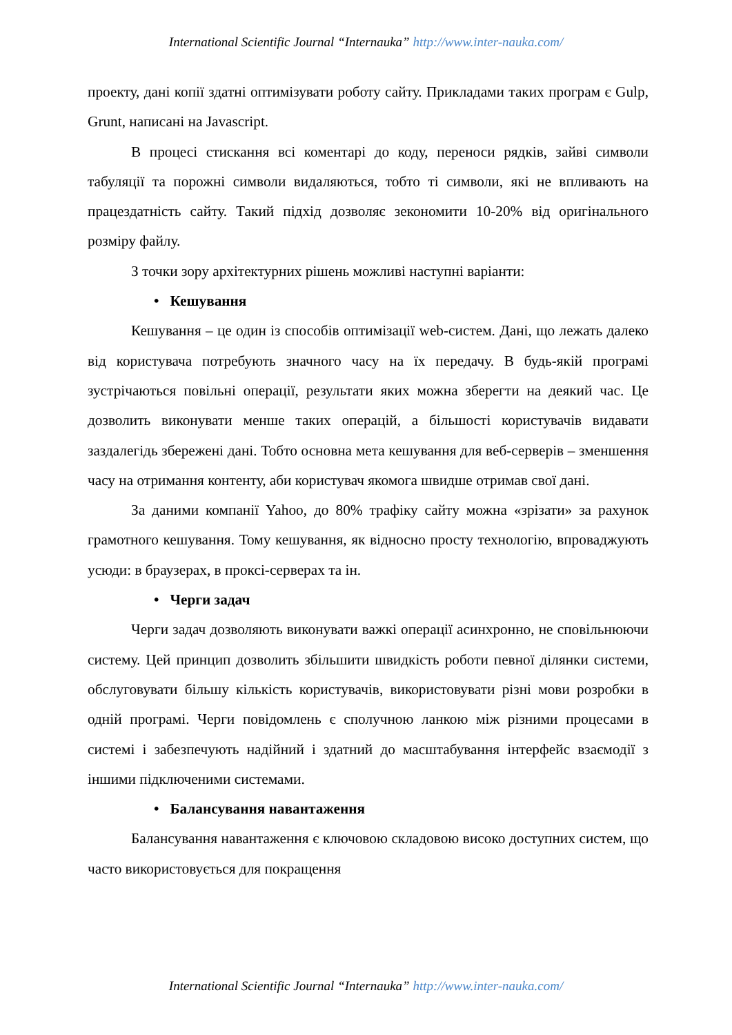International Scientific Journal “Internauka” http://www.inter-nauka.com/
проекту, дані копії здатні оптимізувати роботу сайту. Прикладами таких програм є Gulp, Grunt, написані на Javascript.
В процесі стискання всі коментарі до коду, переноси рядків, зайві символи табуляції та порожні символи видаляються, тобто ті символи, які не впливають на працездатність сайту. Такий підхід дозволяє зекономити 10-20% від оригінального розміру файлу.
З точки зору архітектурних рішень можливі наступні варіанти:
• Кешування
Кешування – це один із способів оптимізації web-систем. Дані, що лежать далеко від користувача потребують значного часу на їх передачу. В будь-якій програмі зустрічаються повільні операції, результати яких можна зберегти на деякий час. Це дозволить виконувати менше таких операцій, а більшості користувачів видавати заздалегідь збережені дані. Тобто основна мета кешування для веб-серверів – зменшення часу на отримання контенту, аби користувач якомога швидше отримав свої дані.
За даними компанії Yahoo, до 80% трафіку сайту можна «зрізати» за рахунок грамотного кешування. Тому кешування, як відносно просту технологію, впроваджують усюди: в браузерах, в проксі-серверах та ін.
• Черги задач
Черги задач дозволяють виконувати важкі операції асинхронно, не сповільнюючи систему. Цей принцип дозволить збільшити швидкість роботи певної ділянки системи, обслуговувати більшу кількість користувачів, використовувати різні мови розробки в одній програмі. Черги повідомлень є сполучною ланкою між різними процесами в системі і забезпечують надійний і здатний до масштабування інтерфейс взаємодії з іншими підключеними системами.
• Балансування навантаження
Балансування навантаження є ключовою складовою високо доступних систем, що часто використовується для покращення
International Scientific Journal “Internauka” http://www.inter-nauka.com/